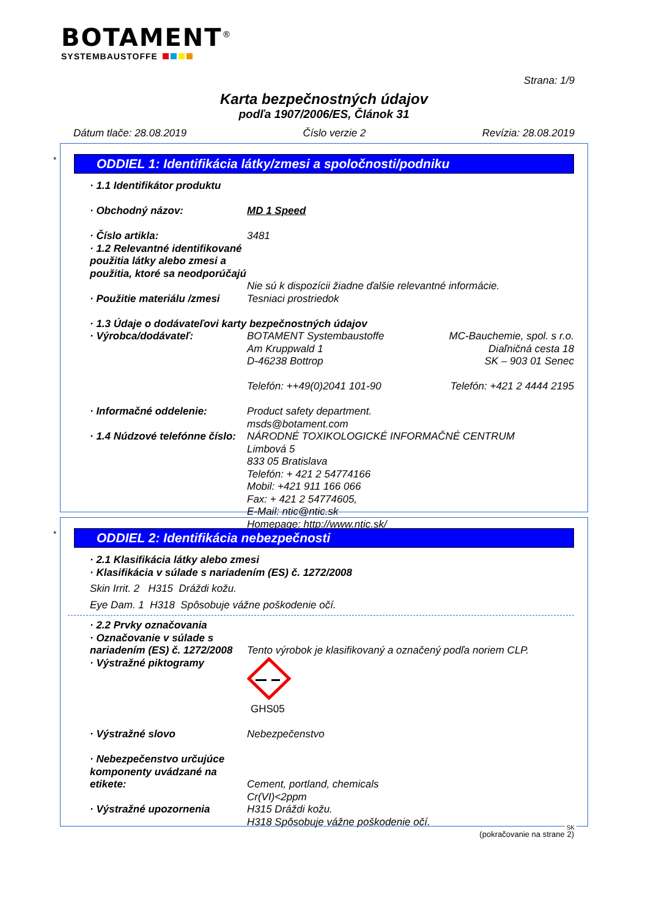BOTAMENT<sup>®</sup>
SYSTEMBAUSTOFFE
Strana: 1/9
Karta bezpečnostných údajov
podľa 1907/2006/ES, Článok 31
Dátum tlače: 28.08.2019 Číslo verzie 2 Revízia: 28.08.2019
*
ODDIEL 1: Identifikácia látky/zmesi a spoločnosti/podniku
· 1.1 Identifikátor produktu
· Obchodný názov: MD 1 Speed
· Číslo artikla: 3481
· 1.2 Relevantné identifikované použitia látky alebo zmesi a použitia, ktoré sa neodporúčajú
Nie sú k dispozícii žiadne ďalšie relevantné informácie.
· Použitie materiálu /zmesi
Tesniaci prostriedok
· 1.3 Údaje o dodávateľovi karty bezpečnostných údajov
· Výrobca/dodávateľ: BOTAMENT Systembaustoffe
Am Kruppwald 1
D-46238 Bottrop
Telefón: ++49(0)2041 101-90
MC-Bauchemie, spol. s r.o.
Diaľničná cesta 18
SK – 903 01 Senec
Telefón: +421 2 4444 2195
· Informačné oddelenie: Product safety department.
msds@botament.com
· 1.4 Núdzové telefónne číslo:
NÁRODNÉ TOXIKOLOGICKÉ INFORMAČNÉ CENTRUM
Limbová 5
833 05 Bratislava
Telefón: + 421 2 54774166
Mobil: +421 911 166 066
Fax: + 421 2 54774605,
E-Mail: ntic@ntic.sk
Homepage: http://www.ntic.sk/
*
ODDIEL 2: Identifikácia nebezpečnosti
· 2.1 Klasifikácia látky alebo zmesi
· Klasifikácia v súlade s nariadením (ES) č. 1272/2008
Skin Irrit. 2 H315 Dráždi kožu.
Eye Dam. 1 H318 Spôsobuje vážne poškodenie očí.
· 2.2 Prvky označovania
· Označovanie v súlade s nariadením (ES) č. 1272/2008
Tento výrobok je klasifikovaný a označený podľa noriem CLP.
· Výstražné piktogramy GHS05
· Výstražné slovo Nebezpečenstvo
· Nebezpečenstvo určujúce komponenty uvádzané na etikete:
Cement, portland, chemicals
Cr(VI)<2ppm
· Výstražné upozornenia H315 Dráždi kožu.
H318 Spôsobuje vážne poškodenie očí.
(pokračovanie na strane 2)
SK